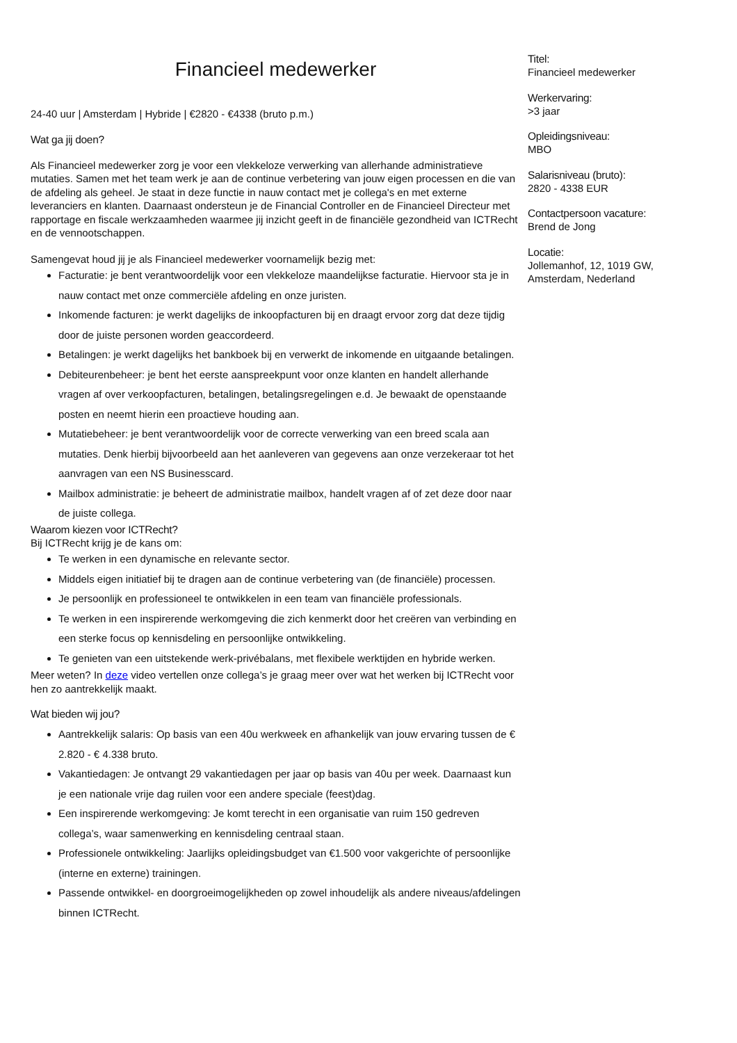Financieel medewerker
24-40 uur | Amsterdam | Hybride | €2820 - €4338 (bruto p.m.)
Wat ga jij doen?
Als Financieel medewerker zorg je voor een vlekkeloze verwerking van allerhande administratieve mutaties. Samen met het team werk je aan de continue verbetering van jouw eigen processen en die van de afdeling als geheel. Je staat in deze functie in nauw contact met je collega's en met externe leveranciers en klanten. Daarnaast ondersteun je de Financial Controller en de Financieel Directeur met rapportage en fiscale werkzaamheden waarmee jij inzicht geeft in de financiële gezondheid van ICTRecht en de vennootschappen.
Samengevat houd jij je als Financieel medewerker voornamelijk bezig met:
Facturatie: je bent verantwoordelijk voor een vlekkeloze maandelijkse facturatie. Hiervoor sta je in nauw contact met onze commerciële afdeling en onze juristen.
Inkomende facturen: je werkt dagelijks de inkoopfacturen bij en draagt ervoor zorg dat deze tijdig door de juiste personen worden geaccordeerd.
Betalingen: je werkt dagelijks het bankboek bij en verwerkt de inkomende en uitgaande betalingen.
Debiteurenbeheer: je bent het eerste aanspreekpunt voor onze klanten en handelt allerhande vragen af over verkoopfacturen, betalingen, betalingsregelingen e.d. Je bewaakt de openstaande posten en neemt hierin een proactieve houding aan.
Mutatiebeheer: je bent verantwoordelijk voor de correcte verwerking van een breed scala aan mutaties. Denk hierbij bijvoorbeeld aan het aanleveren van gegevens aan onze verzekeraar tot het aanvragen van een NS Businesscard.
Mailbox administratie: je beheert de administratie mailbox, handelt vragen af of zet deze door naar de juiste collega.
Waarom kiezen voor ICTRecht?
Bij ICTRecht krijg je de kans om:
Te werken in een dynamische en relevante sector.
Middels eigen initiatief bij te dragen aan de continue verbetering van (de financiële) processen.
Je persoonlijk en professioneel te ontwikkelen in een team van financiële professionals.
Te werken in een inspirerende werkomgeving die zich kenmerkt door het creëren van verbinding en een sterke focus op kennisdeling en persoonlijke ontwikkeling.
Te genieten van een uitstekende werk-privébalans, met flexibele werktijden en hybride werken.
Meer weten? In deze video vertellen onze collega’s je graag meer over wat het werken bij ICTRecht voor hen zo aantrekkelijk maakt.
Wat bieden wij jou?
Aantrekkelijk salaris: Op basis van een 40u werkweek en afhankelijk van jouw ervaring tussen de € 2.820 - € 4.338 bruto.
Vakantiedagen: Je ontvangt 29 vakantiedagen per jaar op basis van 40u per week. Daarnaast kun je een nationale vrije dag ruilen voor een andere speciale (feest)dag.
Een inspirerende werkomgeving: Je komt terecht in een organisatie van ruim 150 gedreven collega’s, waar samenwerking en kennisdeling centraal staan.
Professionele ontwikkeling: Jaarlijks opleidingsbudget van €1.500 voor vakgerichte of persoonlijke (interne en externe) trainingen.
Passende ontwikkel- en doorgroeimogelijkheden op zowel inhoudelijk als andere niveaus/afdelingen binnen ICTRecht.
Titel:
Financieel medewerker
Werkervaring:
>3 jaar
Opleidingsniveau:
MBO
Salarisniveau (bruto):
2820 - 4338 EUR
Contactpersoon vacature:
Brend de Jong
Locatie:
Jollemanhof, 12, 1019 GW, Amsterdam, Nederland